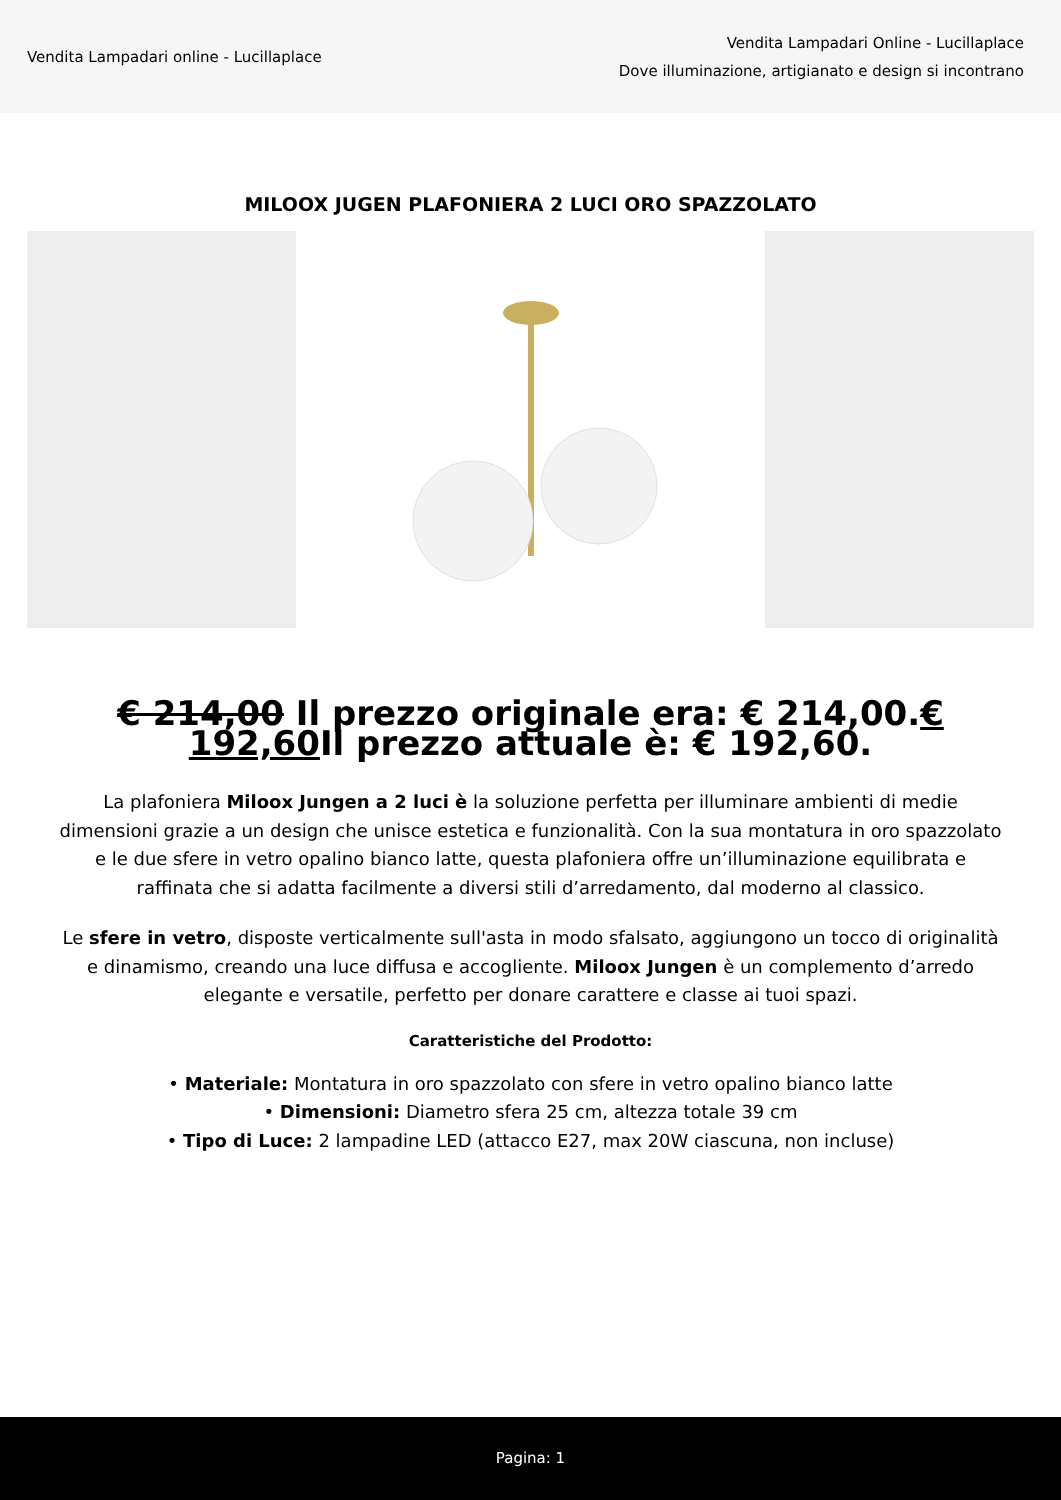Vendita Lampadari online - Lucillaplace
Vendita Lampadari Online - Lucillaplace
Dove illuminazione, artigianato e design si incontrano
MILOOX JUGEN PLAFONIERA 2 LUCI ORO SPAZZOLATO
€ 214,00 Il prezzo originale era: € 214,00.€ 192,60 Il prezzo attuale è: € 192,60.
La plafoniera Miloox Jungen a 2 luci è la soluzione perfetta per illuminare ambienti di medie dimensioni grazie a un design che unisce estetica e funzionalità. Con la sua montatura in oro spazzolato e le due sfere in vetro opalino bianco latte, questa plafoniera offre un’illuminazione equilibrata e raffinata che si adatta facilmente a diversi stili d’arredamento, dal moderno al classico.
Le sfere in vetro, disposte verticalmente sull'asta in modo sfalsato, aggiungono un tocco di originalità e dinamismo, creando una luce diffusa e accogliente. Miloox Jungen è un complemento d’arredo elegante e versatile, perfetto per donare carattere e classe ai tuoi spazi.
Caratteristiche del Prodotto:
• Materiale: Montatura in oro spazzolato con sfere in vetro opalino bianco latte
• Dimensioni: Diametro sfera 25 cm, altezza totale 39 cm
• Tipo di Luce: 2 lampadine LED (attacco E27, max 20W ciascuna, non incluse)
Pagina: 1